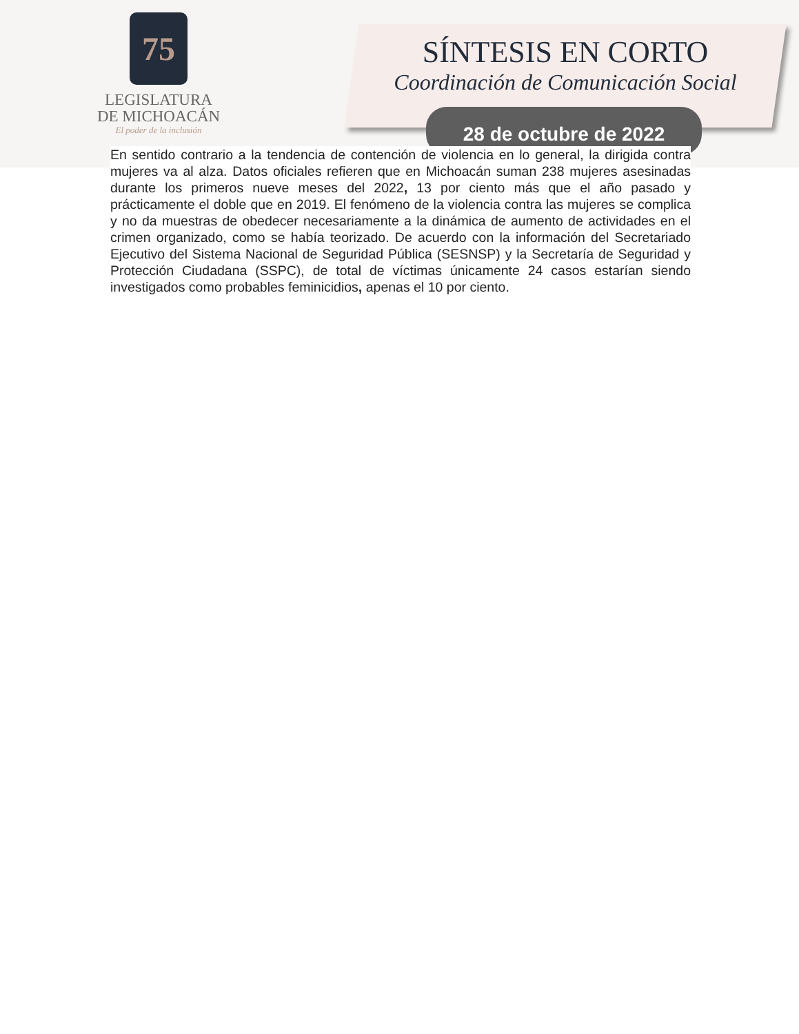75
LEGISLATURA
DE MICHOACÁN
El poder de la inclusión
SÍNTESIS EN CORTO
Coordinación de Comunicación Social
28 de octubre de 2022
En sentido contrario a la tendencia de contención de violencia en lo general, la dirigida contra mujeres va al alza. Datos oficiales refieren que en Michoacán suman 238 mujeres asesinadas durante los primeros nueve meses del 2022, 13 por ciento más que el año pasado y prácticamente el doble que en 2019. El fenómeno de la violencia contra las mujeres se complica y no da muestras de obedecer necesariamente a la dinámica de aumento de actividades en el crimen organizado, como se había teorizado. De acuerdo con la información del Secretariado Ejecutivo del Sistema Nacional de Seguridad Pública (SESNSP) y la Secretaría de Seguridad y Protección Ciudadana (SSPC), de total de víctimas únicamente 24 casos estarían siendo investigados como probables feminicidios, apenas el 10 por ciento.